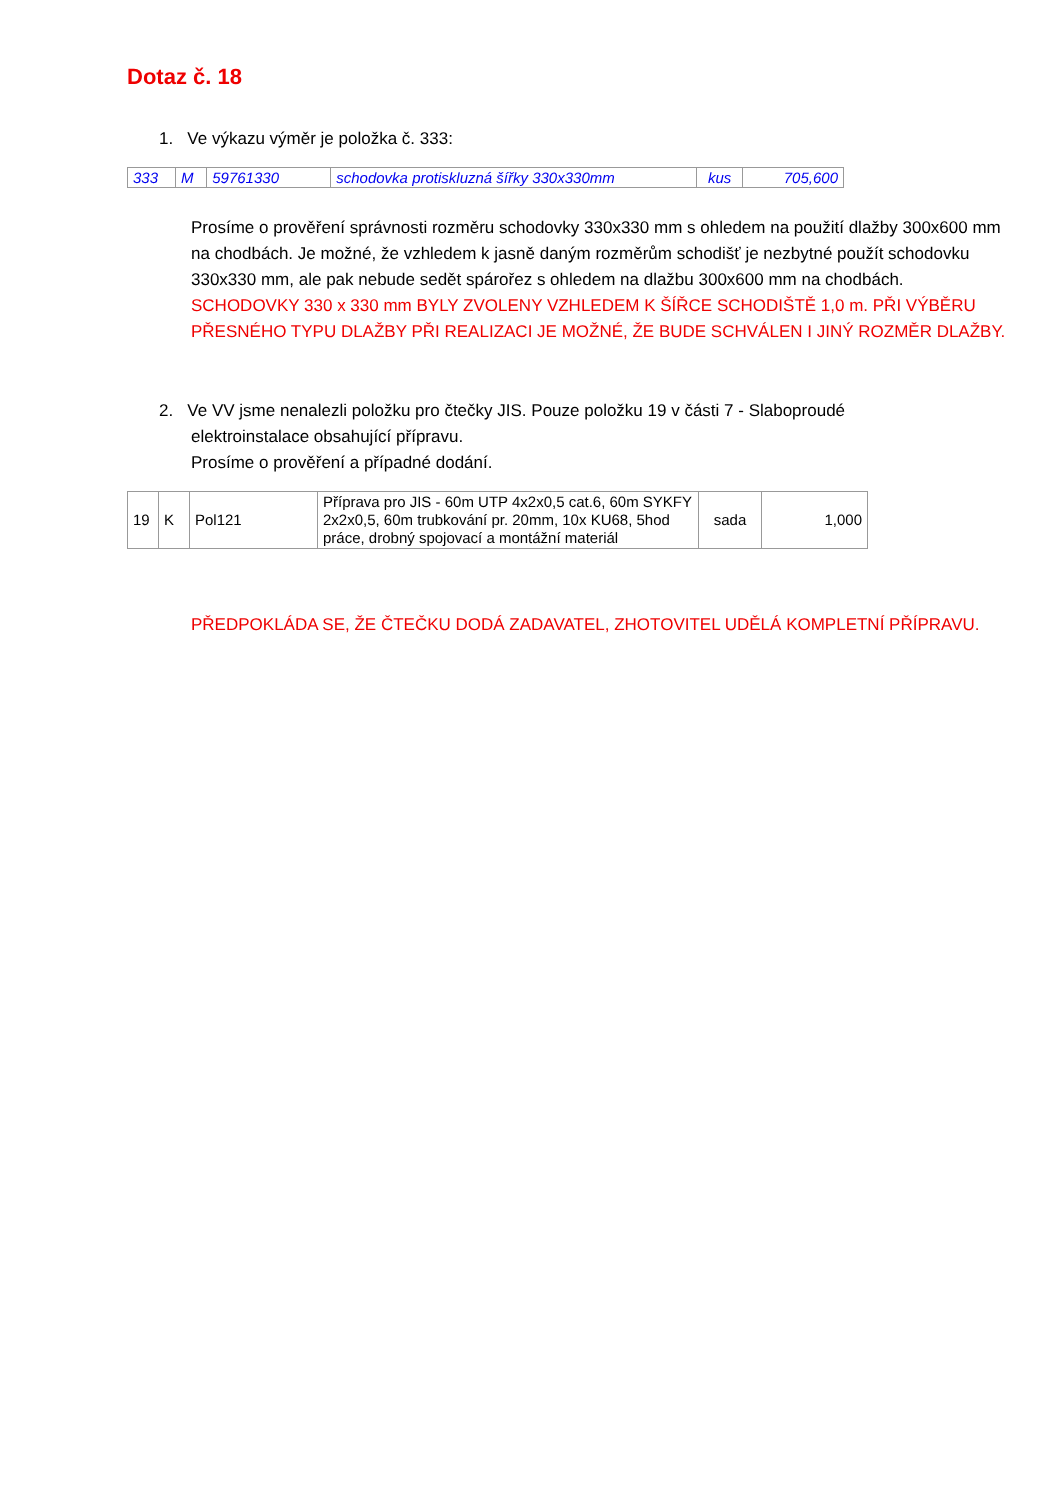Dotaz č. 18
1. Ve výkazu výměr je položka č. 333:
| 333 | M | 59761330 | schodovka protiskluzná šířky 330x330mm | kus | 705,600 |
Prosíme o prověření správnosti rozměru schodovky 330x330 mm s ohledem na použití dlažby 300x600 mm na chodbách. Je možné, že vzhledem k jasně daným rozměrům schodišť je nezbytné použít schodovku 330x330 mm, ale pak nebude sedět spárořez s ohledem na dlažbu 300x600 mm na chodbách.
SCHODOVKY 330 x 330 mm BYLY ZVOLENY VZHLEDEM K ŠÍŘCE SCHODIŠTĚ 1,0 m. PŘI VÝBĚRU PŘESNÉHO TYPU DLAŽBY PŘI REALIZACI JE MOŽNÉ, ŽE BUDE SCHVÁLEN I JINÝ ROZMĚR DLAŽBY.
2. Ve VV jsme nenalezli položku pro čtečky JIS. Pouze položku 19 v části 7 - Slaboproudé
elektroinstalace obsahující přípravu.
Prosíme o prověření a případné dodání.
| 19 | K | Pol121 | Příprava pro JIS - 60m UTP 4x2x0,5 cat.6, 60m SYKFY 2x2x0,5, 60m trubkování pr. 20mm, 10x KU68, 5hod práce, drobný spojovací a montážní materiál | sada | 1,000 |
PŘEDPOKLÁDA SE, ŽE ČTEČKU DODÁ ZADAVATEL, ZHOTOVITEL UDĚLÁ KOMPLETNÍ PŘÍPRAVU.